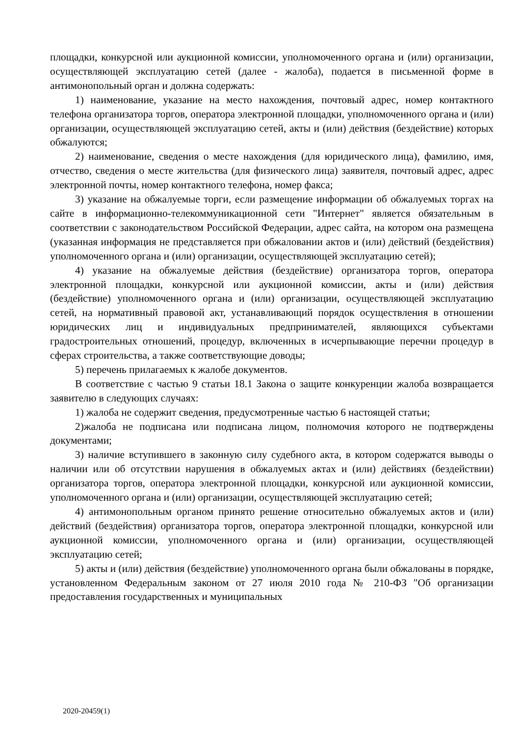площадки, конкурсной или аукционной комиссии, уполномоченного органа и (или) организации, осуществляющей эксплуатацию сетей (далее - жалоба), подается в письменной форме в антимонопольный орган и должна содержать:
1) наименование, указание на место нахождения, почтовый адрес, номер контактного телефона организатора торгов, оператора электронной площадки, уполномоченного органа и (или) организации, осуществляющей эксплуатацию сетей, акты и (или) действия (бездействие) которых обжалуются;
2) наименование, сведения о месте нахождения (для юридического лица), фамилию, имя, отчество, сведения о месте жительства (для физического лица) заявителя, почтовый адрес, адрес электронной почты, номер контактного телефона, номер факса;
3) указание на обжалуемые торги, если размещение информации об обжалуемых торгах на сайте в информационно-телекоммуникационной сети "Интернет" является обязательным в соответствии с законодательством Российской Федерации, адрес сайта, на котором она размещена (указанная информация не представляется при обжаловании актов и (или) действий (бездействия) уполномоченного органа и (или) организации, осуществляющей эксплуатацию сетей);
4) указание на обжалуемые действия (бездействие) организатора торгов, оператора электронной площадки, конкурсной или аукционной комиссии, акты и (или) действия (бездействие) уполномоченного органа и (или) организации, осуществляющей эксплуатацию сетей, на нормативный правовой акт, устанавливающий порядок осуществления в отношении юридических лиц и индивидуальных предпринимателей, являющихся субъектами градостроительных отношений, процедур, включенных в исчерпывающие перечни процедур в сферах строительства, а также соответствующие доводы;
5) перечень прилагаемых к жалобе документов.
В соответствие с частью 9 статьи 18.1 Закона о защите конкуренции жалоба возвращается заявителю в следующих случаях:
1) жалоба не содержит сведения, предусмотренные частью 6 настоящей статьи;
2)жалоба не подписана или подписана лицом, полномочия которого не подтверждены документами;
3) наличие вступившего в законную силу судебного акта, в котором содержатся выводы о наличии или об отсутствии нарушения в обжалуемых актах и (или) действиях (бездействии) организатора торгов, оператора электронной площадки, конкурсной или аукционной комиссии, уполномоченного органа и (или) организации, осуществляющей эксплуатацию сетей;
4) антимонопольным органом принято решение относительно обжалуемых актов и (или) действий (бездействия) организатора торгов, оператора электронной площадки, конкурсной или аукционной комиссии, уполномоченного органа и (или) организации, осуществляющей эксплуатацию сетей;
5) акты и (или) действия (бездействие) уполномоченного органа были обжалованы в порядке, установленном Федеральным законом от 27 июля 2010 года № 210-ФЗ "Об организации предоставления государственных и муниципальных
2020-20459(1)